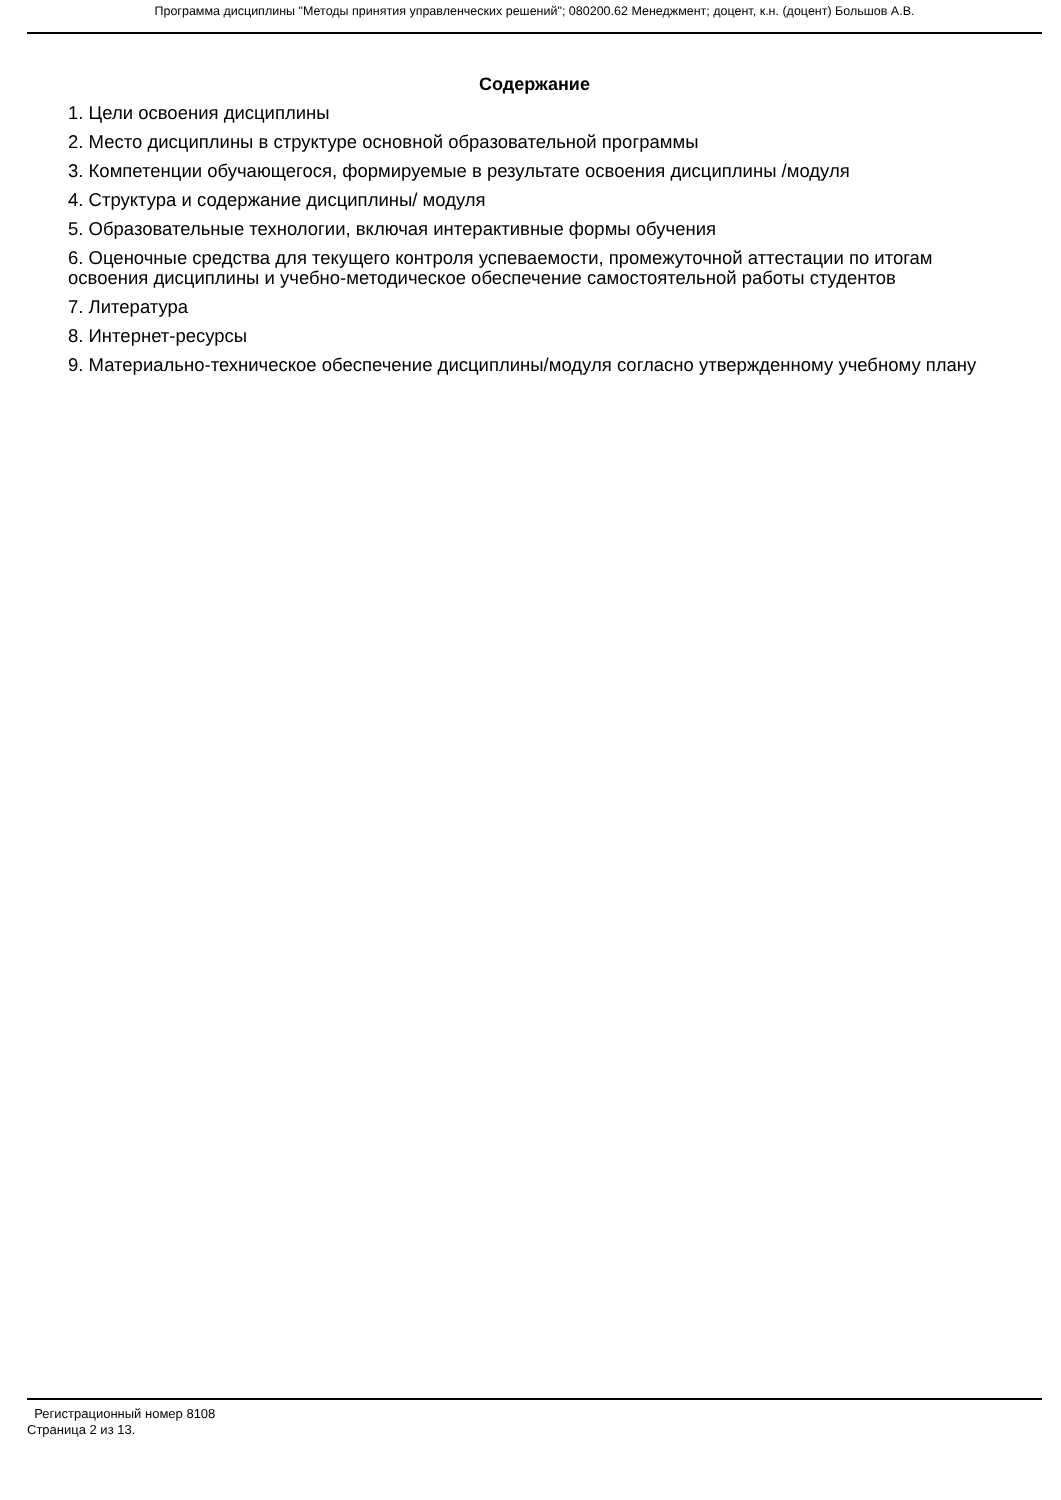Программа дисциплины "Методы принятия управленческих решений"; 080200.62 Менеджмент; доцент, к.н. (доцент) Большов А.В.
Содержание
1. Цели освоения дисциплины
2. Место дисциплины в структуре основной образовательной программы
3. Компетенции обучающегося, формируемые в результате освоения дисциплины /модуля
4. Структура и содержание дисциплины/ модуля
5. Образовательные технологии, включая интерактивные формы обучения
6. Оценочные средства для текущего контроля успеваемости, промежуточной аттестации по итогам освоения дисциплины и учебно-методическое обеспечение самостоятельной работы студентов
7. Литература
8. Интернет-ресурсы
9. Материально-техническое обеспечение дисциплины/модуля согласно утвержденному учебному плану
Регистрационный номер 8108
Страница 2 из 13.